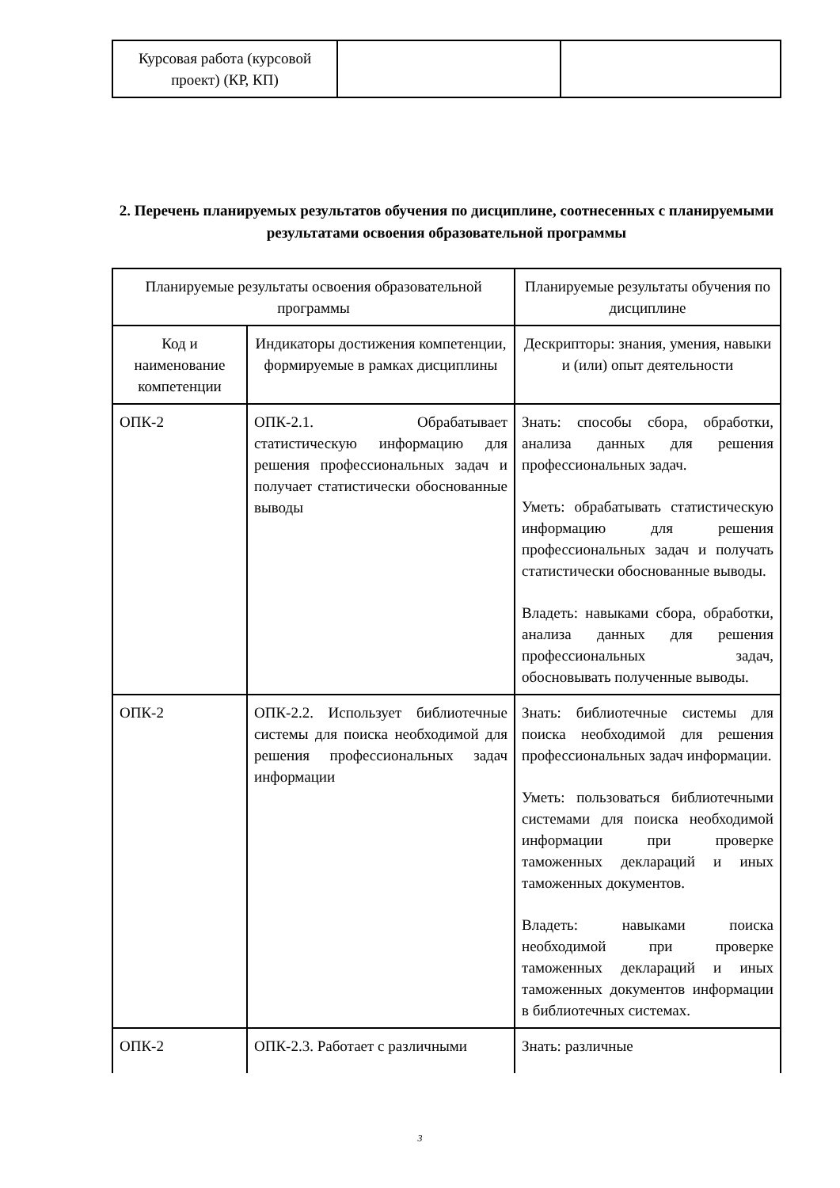| Курсовая работа (курсовой проект) (КР, КП) | | |
2. Перечень планируемых результатов обучения по дисциплине, соотнесенных с планируемыми результатами освоения образовательной программы
| Планируемые результаты освоения образовательной программы | | Планируемые результаты обучения по дисциплине |
| Код и наименование компетенции | Индикаторы достижения компетенции, формируемые в рамках дисциплины | Дескрипторы: знания, умения, навыки и (или) опыт деятельности |
| ОПК-2 | ОПК-2.1. Обрабатывает статистическую информацию для решения профессиональных задач и получает статистически обоснованные выводы | Знать: способы сбора, обработки, анализа данных для решения профессиональных задач. Уметь: обрабатывать статистическую информацию для решения профессиональных задач и получать статистически обоснованные выводы. Владеть: навыками сбора, обработки, анализа данных для решения профессиональных задач, обосновывать полученные выводы. |
| ОПК-2 | ОПК-2.2. Использует библиотечные системы для поиска необходимой для решения профессиональных задач информации | Знать: библиотечные системы для поиска необходимой для решения профессиональных задач информации. Уметь: пользоваться библиотечными системами для поиска необходимой информации при проверке таможенных деклараций и иных таможенных документов. Владеть: навыками поиска необходимой при проверке таможенных деклараций и иных таможенных документов информации в библиотечных системах. |
| ОПК-2 | ОПК-2.3. Работает с различными | Знать: различные |
3